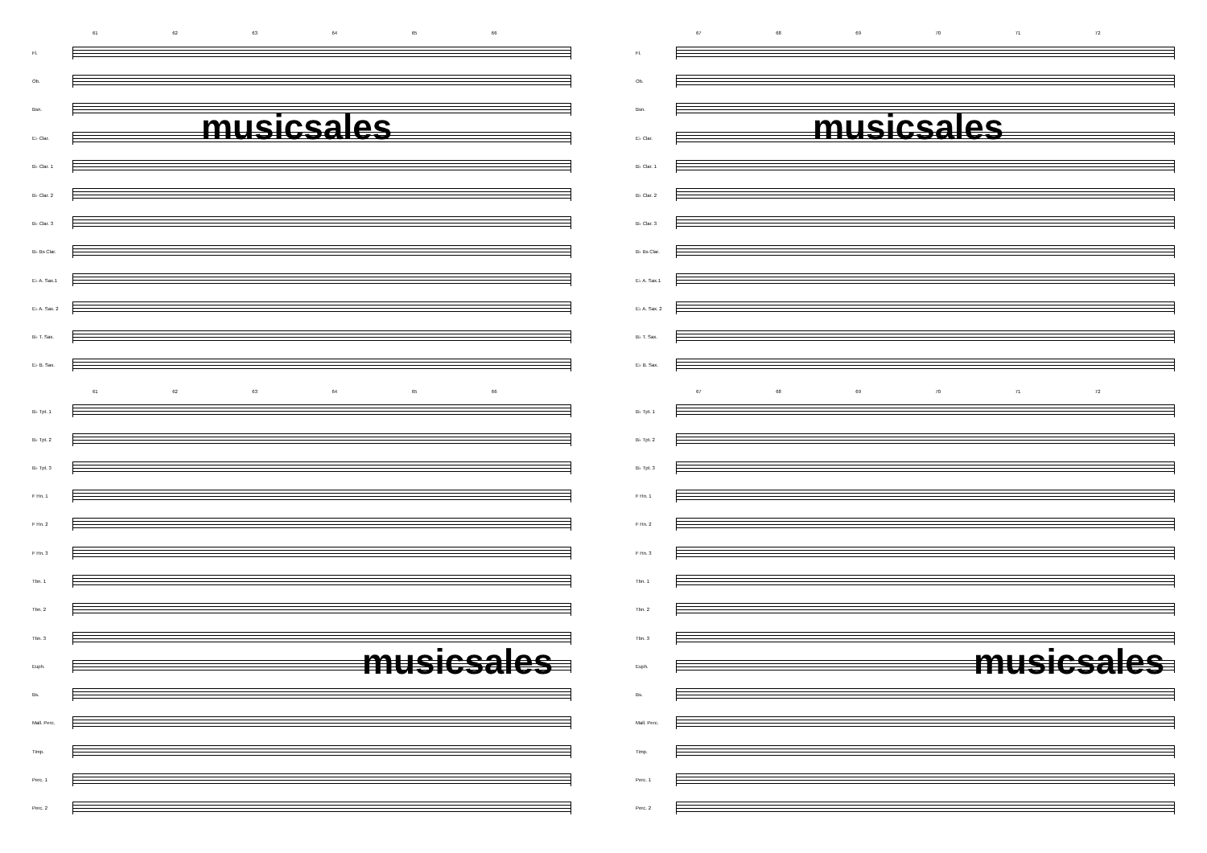61 62 63 64 65 66
Fl.
Ob.
Bsn.
E♭ Clar.
B♭ Clar. 1
B♭ Clar. 2
B♭ Clar. 3
B♭ Bs Clar.
E♭ A. Sax.1
E♭ A. Sax. 2
B♭ T. Sax.
E♭ B. Sax.
61 62 63 64 65 66
B♭ Tpt. 1
B♭ Tpt. 2
B♭ Tpt. 3
F Hn. 1
F Hn. 2
F Hn. 3
Tbn. 1
Tbn. 2
Tbn. 3
Euph.
Bs.
Mall. Perc.
Timp.
Perc. 1
Perc. 2
musicsales
musicsales
67 68 69 70 71 72
Fl.
Ob.
Bsn.
E♭ Clar.
B♭ Clar. 1
B♭ Clar. 2
B♭ Clar. 3
B♭ Bs Clar.
E♭ A. Sax.1
E♭ A. Sax. 2
B♭ T. Sax.
E♭ B. Sax.
67 68 69 70 71 72
B♭ Tpt. 1
B♭ Tpt. 2
B♭ Tpt. 3
F Hn. 1
F Hn. 2
F Hn. 3
Tbn. 1
Tbn. 2
Tbn. 3
Euph.
Bs.
Mall. Perc.
Timp.
Perc. 1
Perc. 2
musicsales
musicsales